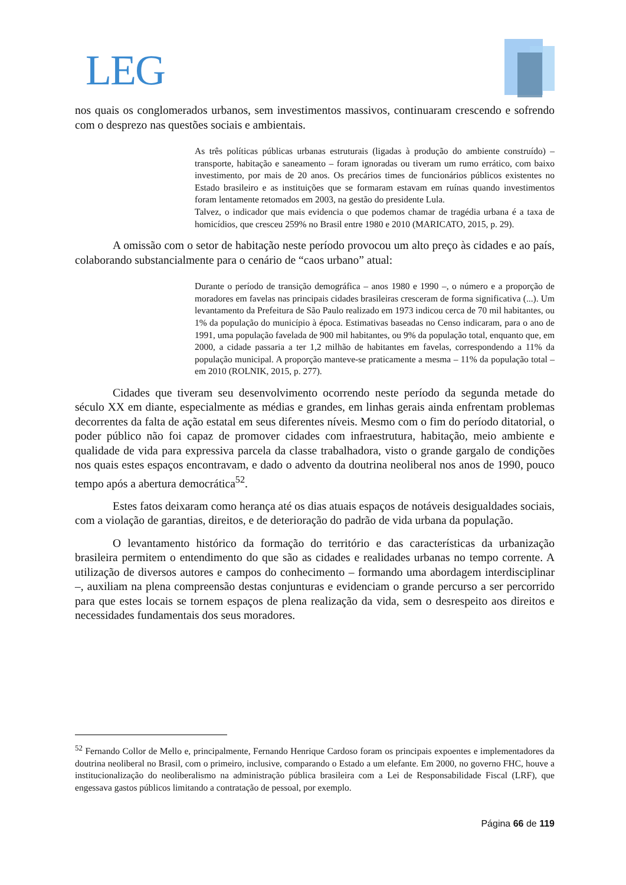LEG
nos quais os conglomerados urbanos, sem investimentos massivos, continuaram crescendo e sofrendo com o desprezo nas questões sociais e ambientais.
As três políticas públicas urbanas estruturais (ligadas à produção do ambiente construído) – transporte, habitação e saneamento – foram ignoradas ou tiveram um rumo errático, com baixo investimento, por mais de 20 anos. Os precários times de funcionários públicos existentes no Estado brasileiro e as instituições que se formaram estavam em ruínas quando investimentos foram lentamente retomados em 2003, na gestão do presidente Lula.
Talvez, o indicador que mais evidencia o que podemos chamar de tragédia urbana é a taxa de homicídios, que cresceu 259% no Brasil entre 1980 e 2010 (MARICATO, 2015, p. 29).
A omissão com o setor de habitação neste período provocou um alto preço às cidades e ao país, colaborando substancialmente para o cenário de “caos urbano” atual:
Durante o período de transição demográfica – anos 1980 e 1990 –, o número e a proporção de moradores em favelas nas principais cidades brasileiras cresceram de forma significativa (...). Um levantamento da Prefeitura de São Paulo realizado em 1973 indicou cerca de 70 mil habitantes, ou 1% da população do município à época. Estimativas baseadas no Censo indicaram, para o ano de 1991, uma população favelada de 900 mil habitantes, ou 9% da população total, enquanto que, em 2000, a cidade passaria a ter 1,2 milhão de habitantes em favelas, correspondendo a 11% da população municipal. A proporção manteve-se praticamente a mesma – 11% da população total – em 2010 (ROLNIK, 2015, p. 277).
Cidades que tiveram seu desenvolvimento ocorrendo neste período da segunda metade do século XX em diante, especialmente as médias e grandes, em linhas gerais ainda enfrentam problemas decorrentes da falta de ação estatal em seus diferentes níveis. Mesmo com o fim do período ditatorial, o poder público não foi capaz de promover cidades com infraestrutura, habitação, meio ambiente e qualidade de vida para expressiva parcela da classe trabalhadora, visto o grande gargalo de condições nos quais estes espaços encontravam, e dado o advento da doutrina neoliberal nos anos de 1990, pouco tempo após a abertura democrática<sup>52</sup>.
Estes fatos deixaram como herança até os dias atuais espaços de notáveis desigualdades sociais, com a violação de garantias, direitos, e de deterioração do padrão de vida urbana da população.
O levantamento histórico da formação do território e das características da urbanização brasileira permitem o entendimento do que são as cidades e realidades urbanas no tempo corrente. A utilização de diversos autores e campos do conhecimento – formando uma abordagem interdisciplinar –, auxiliam na plena compreensão destas conjunturas e evidenciam o grande percurso a ser percorrido para que estes locais se tornem espaços de plena realização da vida, sem o desrespeito aos direitos e necessidades fundamentais dos seus moradores.
<sup>52</sup> Fernando Collor de Mello e, principalmente, Fernando Henrique Cardoso foram os principais expoentes e implementadores da doutrina neoliberal no Brasil, com o primeiro, inclusive, comparando o Estado a um elefante. Em 2000, no governo FHC, houve a institucionalização do neoliberalismo na administração pública brasileira com a Lei de Responsabilidade Fiscal (LRF), que engessava gastos públicos limitando a contratação de pessoal, por exemplo.
Página 66 de 119